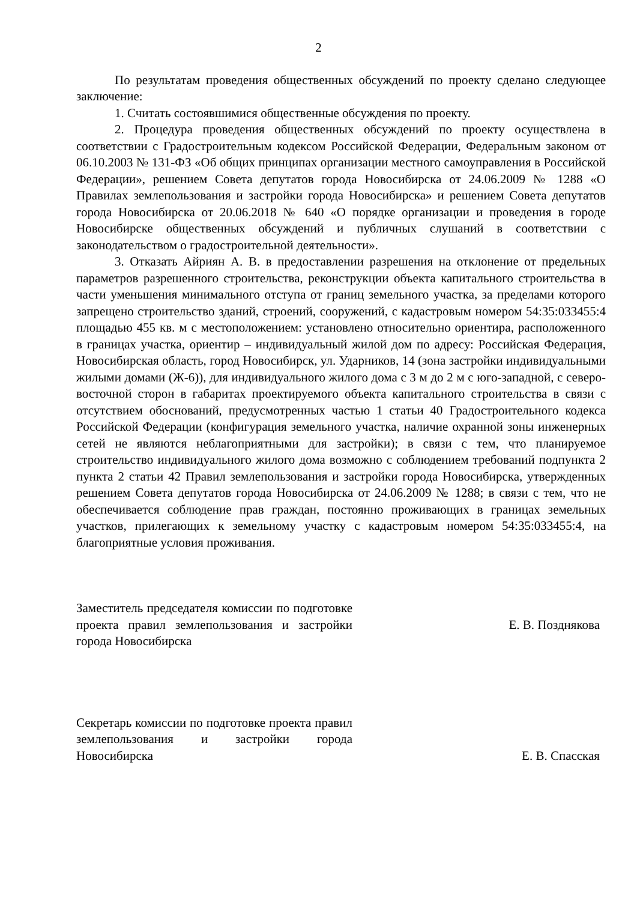2
По результатам проведения общественных обсуждений по проекту сделано следующее заключение:
1. Считать состоявшимися общественные обсуждения по проекту.
2. Процедура проведения общественных обсуждений по проекту осуществлена в соответствии с Градостроительным кодексом Российской Федерации, Федеральным законом от 06.10.2003 № 131-ФЗ «Об общих принципах организации местного самоуправления в Российской Федерации», решением Совета депутатов города Новосибирска от 24.06.2009 № 1288 «О Правилах землепользования и застройки города Новосибирска» и решением Совета депутатов города Новосибирска от 20.06.2018 № 640 «О порядке организации и проведения в городе Новосибирске общественных обсуждений и публичных слушаний в соответствии с законодательством о градостроительной деятельности».
3. Отказать Айриян А. В. в предоставлении разрешения на отклонение от предельных параметров разрешенного строительства, реконструкции объекта капитального строительства в части уменьшения минимального отступа от границ земельного участка, за пределами которого запрещено строительство зданий, строений, сооружений, с кадастровым номером 54:35:033455:4 площадью 455 кв. м с местоположением: установлено относительно ориентира, расположенного в границах участка, ориентир – индивидуальный жилой дом по адресу: Российская Федерация, Новосибирская область, город Новосибирск, ул. Ударников, 14 (зона застройки индивидуальными жилыми домами (Ж-6)), для индивидуального жилого дома с 3 м до 2 м с юго-западной, с северо-восточной сторон в габаритах проектируемого объекта капитального строительства в связи с отсутствием обоснований, предусмотренных частью 1 статьи 40 Градостроительного кодекса Российской Федерации (конфигурация земельного участка, наличие охранной зоны инженерных сетей не являются неблагоприятными для застройки); в связи с тем, что планируемое строительство индивидуального жилого дома возможно с соблюдением требований подпункта 2 пункта 2 статьи 42 Правил землепользования и застройки города Новосибирска, утвержденных решением Совета депутатов города Новосибирска от 24.06.2009 № 1288; в связи с тем, что не обеспечивается соблюдение прав граждан, постоянно проживающих в границах земельных участков, прилегающих к земельному участку с кадастровым номером 54:35:033455:4, на благоприятные условия проживания.
Заместитель председателя комиссии по подготовке проекта правил землепользования и застройки города Новосибирска
Е. В. Позднякова
Секретарь комиссии по подготовке проекта правил землепользования и застройки города Новосибирска
Е. В. Спасская